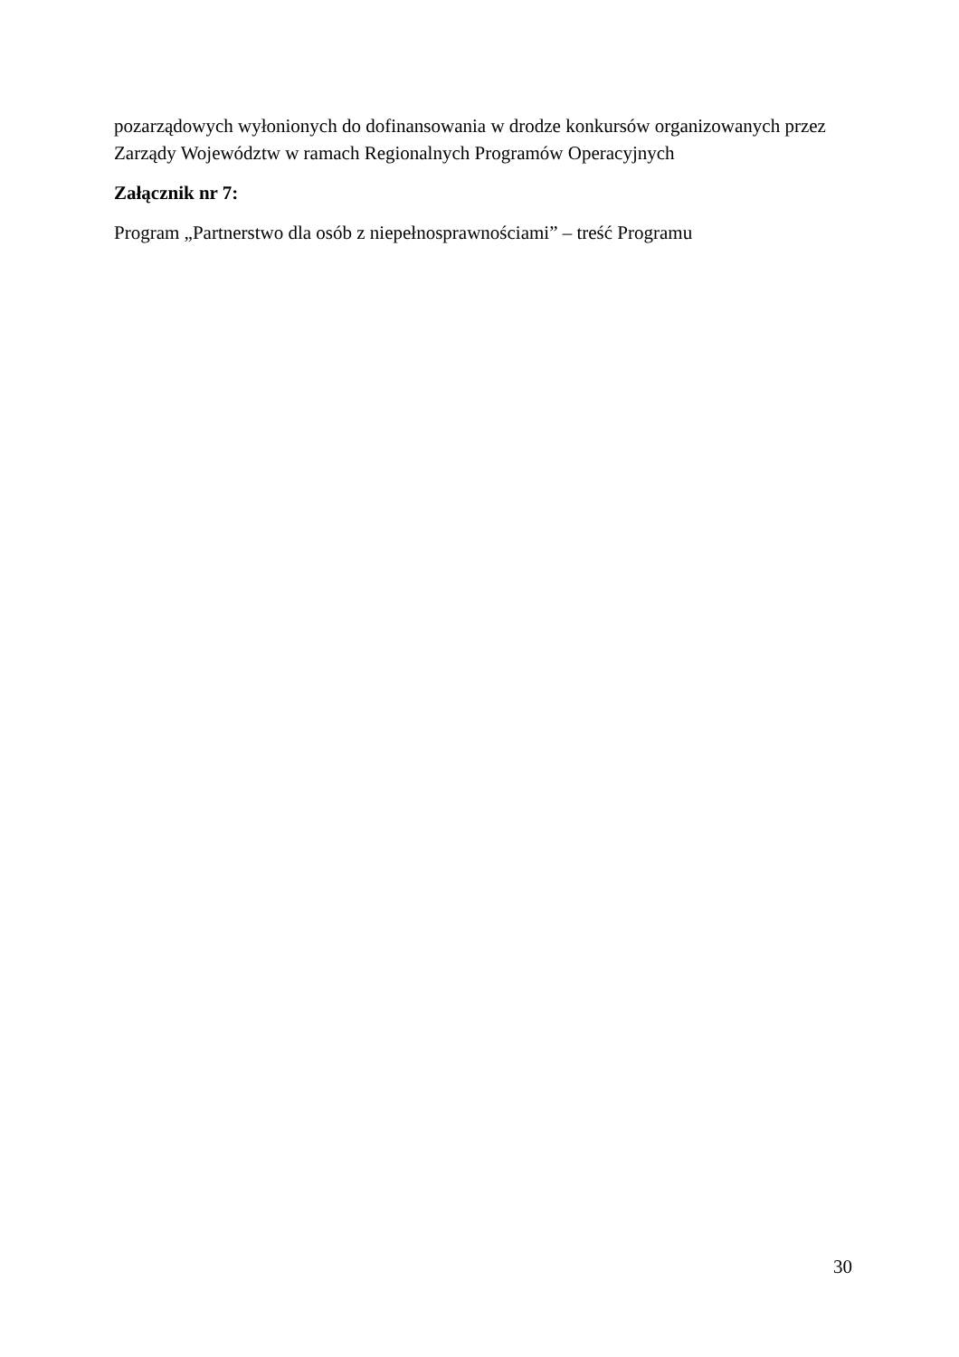pozarządowych wyłonionych do dofinansowania w drodze konkursów organizowanych przez Zarządy Województw w ramach Regionalnych Programów Operacyjnych
Załącznik nr 7:
Program „Partnerstwo dla osób z niepełnosprawnościami” – treść Programu
30